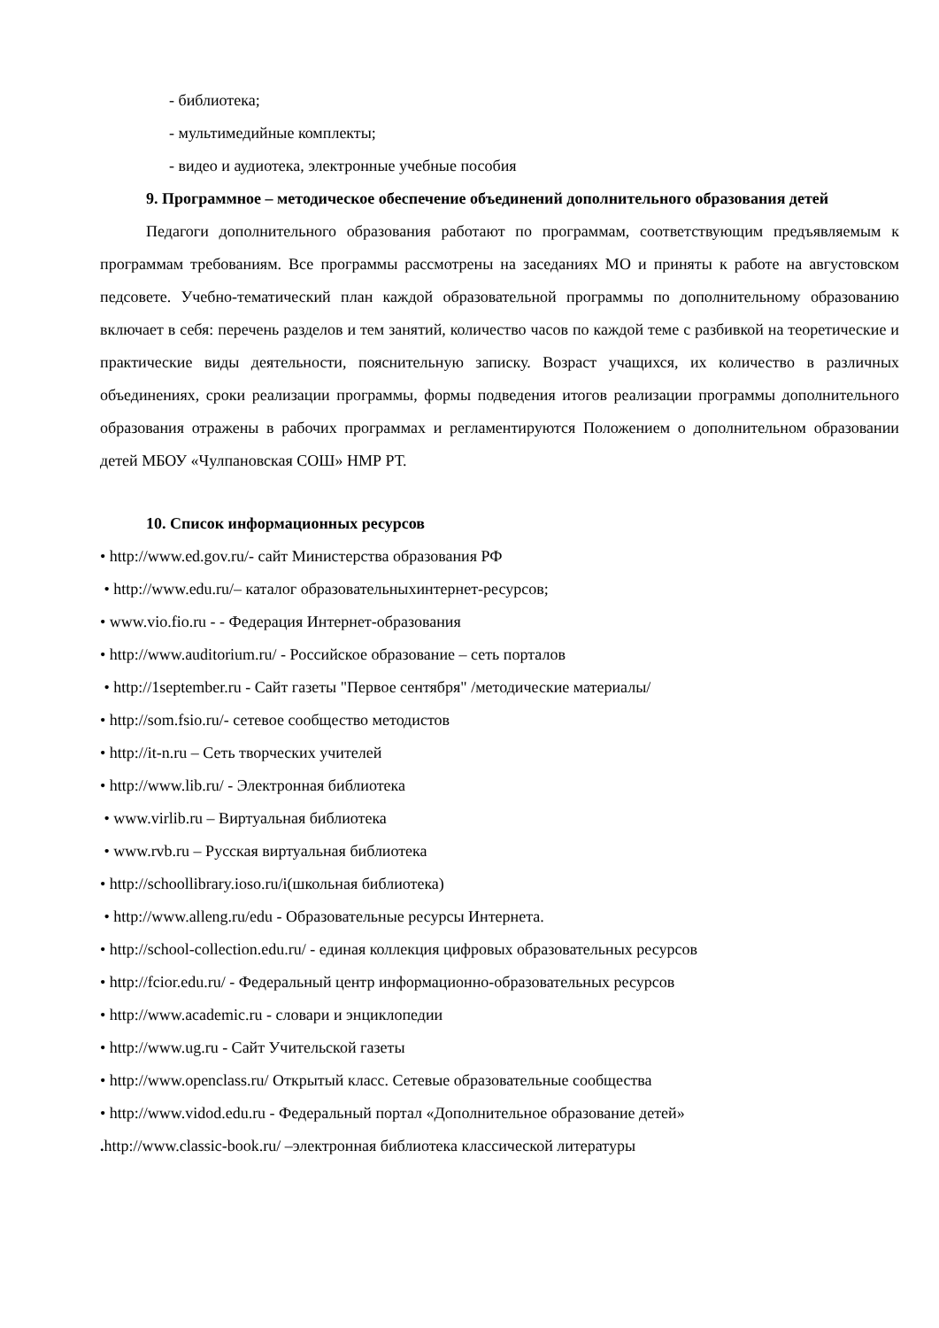- библиотека;
- мультимедийные комплекты;
- видео и аудиотека, электронные учебные пособия
9. Программное – методическое обеспечение объединений дополнительного образования детей
Педагоги дополнительного образования работают по программам, соответствующим предъявляемым к программам требованиям. Все программы рассмотрены на заседаниях МО и приняты к работе на августовском педсовете. Учебно-тематический план каждой образовательной программы по дополнительному образованию включает в себя: перечень разделов и тем занятий, количество часов по каждой теме с разбивкой на теоретические и практические виды деятельности, пояснительную записку. Возраст учащихся, их количество в различных объединениях, сроки реализации программы, формы подведения итогов реализации программы дополнительного образования отражены в рабочих программах и регламентируются Положением о дополнительном образовании детей МБОУ «Чулпановская СОШ» НМР РТ.
10. Список информационных ресурсов
• http://www.ed.gov.ru/- сайт Министерства образования РФ
• http://www.edu.ru/– каталог образовательныхинтернет-ресурсов;
• www.vio.fio.ru - - Федерация Интернет-образования
• http://www.auditorium.ru/ - Российское образование – сеть порталов
• http://1september.ru - Сайт газеты "Первое сентября" /методические материалы/
• http://som.fsio.ru/- сетевое сообщество методистов
• http://it-n.ru – Сеть творческих учителей
• http://www.lib.ru/ - Электронная библиотека
• www.virlib.ru – Виртуальная библиотека
• www.rvb.ru – Русская виртуальная библиотека
• http://schoollibrary.ioso.ru/i(школьная библиотека)
• http://www.alleng.ru/edu - Образовательные ресурсы Интернета.
• http://school-collection.edu.ru/ - единая коллекция цифровых образовательных ресурсов
• http://fcior.edu.ru/ - Федеральный центр информационно-образовательных ресурсов
• http://www.academic.ru - словари и энциклопедии
• http://www.ug.ru - Сайт Учительской газеты
• http://www.openclass.ru/ Открытый класс. Сетевые образовательные сообщества
• http://www.vidod.edu.ru - Федеральный портал «Дополнительное образование детей»
. http://www.classic-book.ru/ –электронная библиотека классической литературы